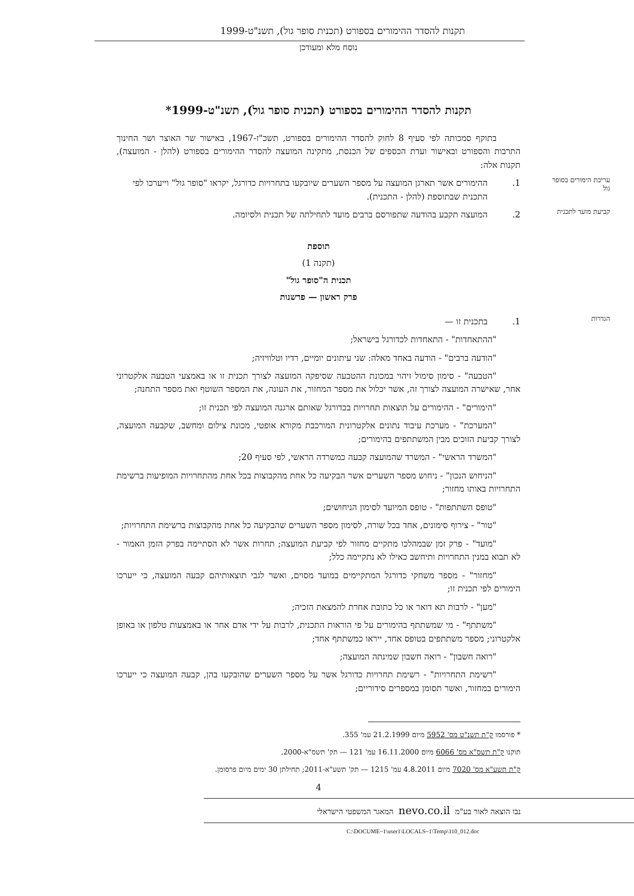תקנות להסדר ההימורים בספורט (תכנית סופר גול), תשנ"ט-1999
נוסח מלא ומעודכן
תקנות להסדר ההימורים בספורט (תכנית סופר גול), תשנ"ט-1999*
בתוקף סמכותה לפי סעיף 8 לחוק להסדר ההימורים בספורט, תשכ"ז-1967, באישור שר האוצר ושר החינוך התרבות והספורט ובאישור ועדת הכספים של הכנסת, מתקינה המועצה להסדר ההימורים בספורט (להלן - המועצה), תקנות אלה:
עריכת הימורים בסופר גול 1. ההימורים אשר תארגן המועצה על מספר השערים שיובקעו בתחרויות כדורגל, יקראו "סופר גול" וייערכו לפי התכנית שבתוספת (להלן - התכנית).
קביעת מועד לתכנית 2. המועצה תקבע בהודעה שתפורסם ברבים מועד לתחילתה של תכנית ולסיומה.
תוספת
(תקנה 1)
תכנית ה"סופר גול"
פרק ראשון — פרשנות
הגדרות 1. בתכנית זו —
"ההתאחדות" - התאחדות לכדורגל בישראל;
"הודעה ברבים" - הודעה באחד מאלה: שני עיתונים יומיים, רדיו וטלוויזיה;
"הטבעה" - סימון סימול זיהוי במכונת ההטבעה שסיפקה המועצה לצורך תכנית זו או באמצעי הטבעה אלקטרוני אחר, שאישרה המועצה לצורך זה, אשר יכלול את מספר המחזור, את העונה, את המספר השוטף ואת מספר התחנה;
"הימורים" - ההימורים על תוצאות תחרויות בכדורגל שאותם ארגנה המועצה לפי תכנית זו;
"המערכת" - מערכת עיבוד נתונים אלקטרונית המורכבת מקורא אופטי, מכונת צילום ומחשב, שקבעה המועצה, לצורך קביעת הזוכים מבין המשתתפים בהימורים;
"המשרד הראשי" - המשרד שהמועצה קבעה כמשרדה הראשי, לפי סעיף 20;
"הניחוש הנכון" - ניחוש מספר השערים אשר הבקיעה כל אחת מהקבוצות בכל אחת מהתחרויות המופיעות ברשימת התחרויות באותו מחזור;
"טופס השתתפות" - טופס המיועד לסימון הניחושים;
"טור" - צירוף סימונים, אחד בכל שורה, לסימון מספר השערים שהבקיעה כל אחת מהקבוצות ברשימת התחרויות;
"מועד" - פרק זמן שבמהלכו מתקיים מחזור לפי קביעת המועצה; תחרות אשר לא הסתיימה בפרק הזמן האמור - לא תבוא במנין התחרויות ותיחשב כאילו לא נתקיימה כלל;
"מחזור" - מספר משחקי כדורגל המתקיימים במועד מסוים, ואשר לגבי תוצאותיהם קבעה המועצה, כי ייערכו הימורים לפי תכנית זו;
"מען" - לרבות תא דואר או כל כתובת אחרת להמצאת הזכיה;
"משתתף" - מי שמשתתף בהימורים על פי הוראות התכנית, לרבות על ידי אדם אחר או באמצעות טלפון או באופן אלקטרוני; מספר משתתפים בטופס אחד, ייראו כמשתתף אחד;
"רואה חשבון" - רואה חשבון שמינתה המועצה;
"רשימת התחרויות" - רשימת תחרויות כדורגל אשר על מספר השערים שהובקעו בהן, קבעה המועצה כי ייערכו הימורים במחזור, ואשר תסומן במספרים סידוריים;
* פורסמו ק"ת תשנ"ט מס' 5952 מיום 21.2.1999 עמ' 355.
תוקנו ק"ת תשס"א מס' 6066 מיום 16.11.2000 עמ' 121 — תק' תשס"א-2000.
ק"ת תשע"א מס' 7020 מיום 4.8.2011 עמ' 1215 — תק' תשע"א-2011; תחילתן 30 ימים מיום פרסומן.
4
נבו הוצאה לאור בע"מ nevo.co.il המאגר המשפטי הישראלי
C:\DOCUME~1\user1\LOCALS~1\Temp\110_012.doc